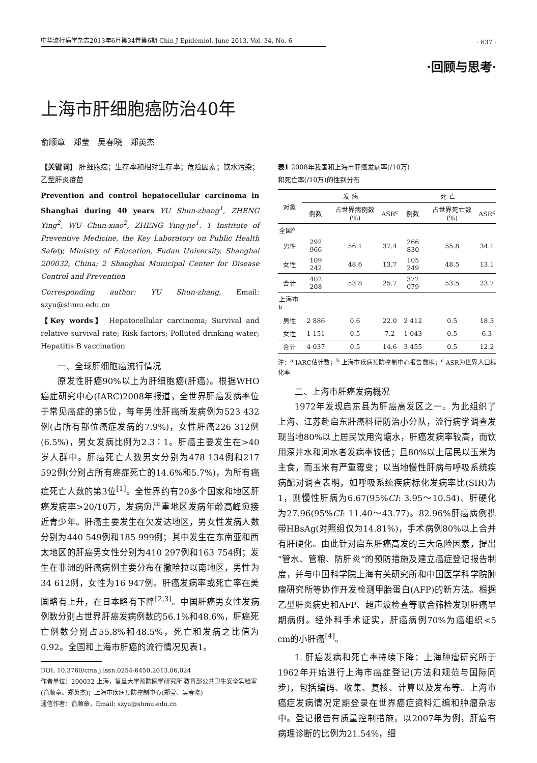中华流行病学杂志2013年6月第34卷第6期 Chin J Epidemiol, June 2013, Vol. 34, No. 6
· 637 ·
·回顾与思考·
上海市肝细胞癌防治40年
俞顺章　郑莹　吴春晓　郑英杰
【关键词】 肝细胞癌；生存率和相对生存率；危险因素；饮水污染；乙型肝炎疫苗
Prevention and control hepatocellular carcinoma in Shanghai during 40 years YU Shun-zhang<sup>1</sup>, ZHENG Ying<sup>2</sup>, WU Chun-xiao<sup>2</sup>, ZHENG Ying-jie<sup>1</sup>. 1 Institute of Preventive Medicine, the Key Laboratory on Public Health Safety, Ministry of Education, Fudan University, Shanghai 200032, China; 2 Shanghai Municipal Center for Disease Control and Prevention
Corresponding author: YU Shun-zhang, Email: szyu@shmu.edu.cn
【Key words】 Hepatocellular carcinoma; Survival and relative survival rate; Risk factors; Polluted drinking water; Hepatitis B vaccination
一、全球肝细胞癌流行情况
原发性肝癌90%以上为肝细胞癌(肝癌)。根据WHO癌症研究中心(IARC)2008年报道，全世界肝癌发病率位于常见癌症的第5位，每年男性肝癌新发病例为523 432例(占所有部位癌症发病的7.9%)，女性肝癌226 312例(6.5%)，男女发病比例为2.3∶1。肝癌主要发生在>40岁人群中。肝癌死亡人数男女分别为478 134例和217 592例(分别占所有癌症死亡的14.6%和5.7%)，为所有癌症死亡人数的第3位<sup>[1]</sup>。全世界约有20多个国家和地区肝癌发病率>20/10万，发病愈严重地区发病年龄高峰愈接近青少年。肝癌主要发生在欠发达地区，男女性发病人数分别为440 549例和185 999例；其中发生在东南亚和西太地区的肝癌男女性分别为410 297例和163 754例；发生在非洲的肝癌病例主要分布在撒哈拉以南地区，男性为34 612例，女性为16 947例。肝癌发病率或死亡率在美国略有上升，在日本略有下降<sup>[2,3]</sup>。中国肝癌男女性发病例数分别占世界肝癌发病例数的56.1%和48.6%，肝癌死亡例数分别占55.8%和48.5%，死亡和发病之比值为0.92。全国和上海市肝癌的流行情况见表1。
DOI: 10.3760/cma.j.issn.0254-6450.2013.06.024
作者单位：200032 上海，复旦大学预防医学研究所 教育部公共卫生安全实验室(俞顺章、郑英杰)；上海市疾病预防控制中心(郑莹、吴春晓)
通信作者：俞顺章，Email: szyu@shmu.edu.cn
表1 2008年我国和上海市肝癌发病率(/10万)
和死亡率(/10万)的性别分布
| 对象 | 发 病 | | | 死 亡 | | |
| --- | --- | --- | --- | --- | --- | --- |
| | 例数 | 占世界病例数(%) | ASR<sup>c</sup> | 例数 | 占世界死亡数(%) | ASR<sup>c</sup> |
| 全国<sup>a</sup> | | | | | | |
| 男性 | 292 966 | 56.1 | 37.4 | 266 830 | 55.8 | 34.1 |
| 女性 | 109 242 | 48.6 | 13.7 | 105 249 | 48.5 | 13.1 |
| 合计 | 402 208 | 53.8 | 25.7 | 372 079 | 53.5 | 23.7 |
| 上海市<sup>b</sup> | | | | | | |
| 男性 | 2 886 | 0.6 | 22.0 | 2 412 | 0.5 | 18.3 |
| 女性 | 1 151 | 0.5 | 7.2 | 1 043 | 0.5 | 6.3 |
| 合计 | 4 037 | 0.5 | 14.6 | 3 455 | 0.5 | 12.2 |
注：<sup>a</sup> IARC估计数；<sup>b</sup> 上海市疾病预防控制中心报告数据；<sup>c</sup> ASR为世界人口标化率
二、上海市肝癌发病概况
1972年发现启东县为肝癌高发区之一。为此组织了上海、江苏赴启东肝癌科研防治小分队，流行病学调查发现当地80%以上居民饮用沟塘水，肝癌发病率较高，而饮用深井水和河水者发病率较低；且80%以上居民以玉米为主食，而玉米有严重霉变；以当地慢性肝病与呼吸系统疾病配对调查表明，如呼吸系统疾病标化发病率比(SIR)为1，则慢性肝病为6.67(95%CI: 3.95～10.54)、肝硬化为27.96(95%CI: 11.40～43.77)。82.96%肝癌病例携带HBsAg(对照组仅为14.81%)，手术病例80%以上合并有肝硬化。由此针对启东肝癌高发的三大危险因素，提出“管水、管粮、防肝炎”的预防措施及建立癌症登记报告制度，并与中国科学院上海有关研究所和中国医学科学院肿瘤研究所等协作开发检测甲胎蛋白(AFP)的新方法。根据乙型肝炎病史和AFP、超声波检查等联合筛检发现肝癌早期病例。经外科手术证实，肝癌病例70%为癌组织<5 cm的小肝癌<sup>[4]</sup>。
1. 肝癌发病和死亡率持续下降：上海肿瘤研究所于1962年开始进行上海市癌症登记(方法和规范与国际同步)，包括编码、收集、复核、计算以及发布等。上海市癌症发病情况定期登录在世界癌症资料汇编和肿瘤杂志中。登记报告有质量控制措施，以2007年为例，肝癌有病理诊断的比例为21.54%，细